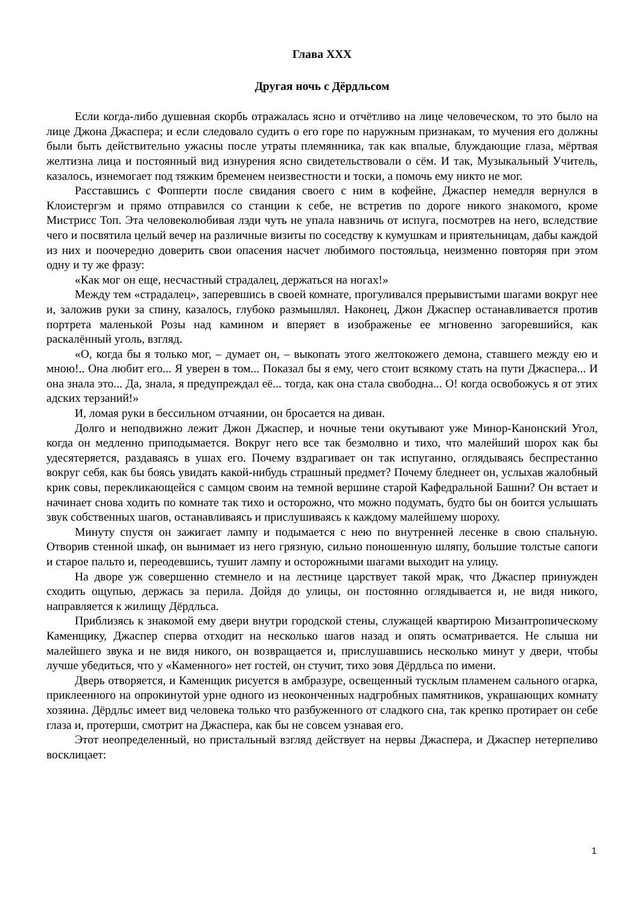Глава XXX
Другая ночь с Дёрдльсом
Если когда-либо душевная скорбь отражалась ясно и отчётливо на лице человеческом, то это было на лице Джона Джаспера; и если следовало судить о его горе по наружным признакам, то мучения его должны были быть действительно ужасны после утраты племянника, так как впалые, блуждающие глаза, мёртвая желтизна лица и постоянный вид изнурения ясно свидетельствовали о сём. И так, Музыкальный Учитель, казалось, изнемогает под тяжким бременем неизвестности и тоски, а помочь ему никто не мог.
Расставшись с Фопперти после свидания своего с ним в кофейне, Джаспер немедля вернулся в Клоистергэм и прямо отправился со станции к себе, не встретив по дороге никого знакомого, кроме Мистрисс Топ. Эта человеколюбивая лэди чуть не упала навзничь от испуга, посмотрев на него, вследствие чего и посвятила целый вечер на различные визиты по соседству к кумушкам и приятельницам, дабы каждой из них и поочередно доверить свои опасения насчет любимого постояльца, неизменно повторяя при этом одну и ту же фразу:
«Как мог он еще, несчастный страдалец, держаться на ногах!»
Между тем «страдалец», заперевшись в своей комнате, прогуливался прерывистыми шагами вокруг нее и, заложив руки за спину, казалось, глубоко размышлял. Наконец, Джон Джаспер останавливается против портрета маленькой Розы над камином и вперяет в изображенье ее мгновенно загоревшийся, как раскалённый уголь, взгляд.
«О, когда бы я только мог, – думает он, – выкопать этого желтокожего демона, ставшего между ею и мною!.. Она любит его... Я уверен в том... Показал бы я ему, чего стоит всякому стать на пути Джаспера... И она знала это... Да, знала, я предупреждал её... тогда, как она стала свободна... О! когда освобожусь я от этих адских терзаний!»
И, ломая руки в бессильном отчаянии, он бросается на диван.
Долго и неподвижно лежит Джон Джаспер, и ночные тени окутывают уже Минор-Канонский Угол, когда он медленно приподымается. Вокруг него все так безмолвно и тихо, что малейший шорох как бы удесятеряется, раздаваясь в ушах его. Почему вздрагивает он так испуганно, оглядываясь беспрестанно вокруг себя, как бы боясь увидать какой-нибудь страшный предмет? Почему бледнеет он, услыхав жалобный крик совы, перекликающейся с самцом своим на темной вершине старой Кафедральной Башни? Он встает и начинает снова ходить по комнате так тихо и осторожно, что можно подумать, будто бы он боится услышать звук собственных шагов, останавливаясь и прислушиваясь к каждому малейшему шороху.
Минуту спустя он зажигает лампу и подымается с нею по внутренней лесенке в свою спальную. Отворив стенной шкаф, он вынимает из него грязную, сильно поношенную шляпу, большие толстые сапоги и старое пальто и, переодевшись, тушит лампу и осторожными шагами выходит на улицу.
На дворе уж совершенно стемнело и на лестнице царствует такой мрак, что Джаспер принужден сходить ощупью, держась за перила. Дойдя до улицы, он постоянно оглядывается и, не видя никого, направляется к жилищу Дёрдльса.
Приблизясь к знакомой ему двери внутри городской стены, служащей квартирою Мизантропическому Каменщику, Джаспер сперва отходит на несколько шагов назад и опять осматривается. Не слыша ни малейшего звука и не видя никого, он возвращается и, прислушавшись несколько минут у двери, чтобы лучше убедиться, что у «Каменного» нет гостей, он стучит, тихо зовя Дёрдльса по имени.
Дверь отворяется, и Каменщик рисуется в амбразуре, освещенный тусклым пламенем сального огарка, приклеенного на опрокинутой урне одного из неоконченных надгробных памятников, украшающих комнату хозяина. Дёрдльс имеет вид человека только что разбуженного от сладкого сна, так крепко протирает он себе глаза и, протерши, смотрит на Джаспера, как бы не совсем узнавая его.
Этот неопределенный, но пристальный взгляд действует на нервы Джаспера, и Джаспер нетерпеливо восклицает:
1